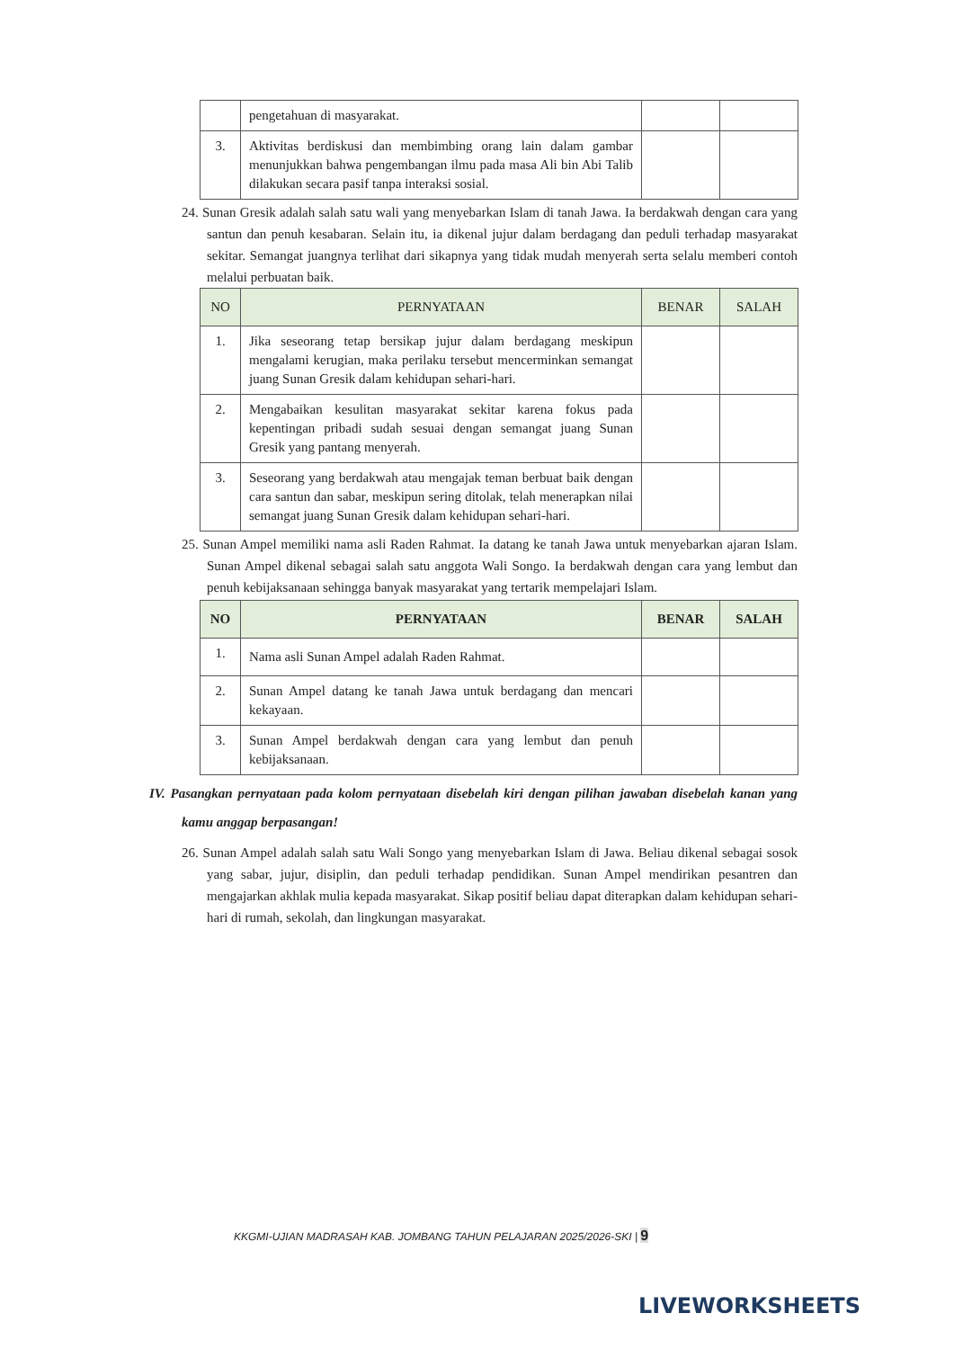| | pengetahuan di masyarakat. | | |
| 3. | Aktivitas berdiskusi dan membimbing orang lain dalam gambar menunjukkan bahwa pengembangan ilmu pada masa Ali bin Abi Talib dilakukan secara pasif tanpa interaksi sosial. | | |
24. Sunan Gresik adalah salah satu wali yang menyebarkan Islam di tanah Jawa. Ia berdakwah dengan cara yang santun dan penuh kesabaran. Selain itu, ia dikenal jujur dalam berdagang dan peduli terhadap masyarakat sekitar. Semangat juangnya terlihat dari sikapnya yang tidak mudah menyerah serta selalu memberi contoh melalui perbuatan baik.
| NO | PERNYATAAN | BENAR | SALAH |
| --- | --- | --- | --- |
| 1. | Jika seseorang tetap bersikap jujur dalam berdagang meskipun mengalami kerugian, maka perilaku tersebut mencerminkan semangat juang Sunan Gresik dalam kehidupan sehari-hari. | | |
| 2. | Mengabaikan kesulitan masyarakat sekitar karena fokus pada kepentingan pribadi sudah sesuai dengan semangat juang Sunan Gresik yang pantang menyerah. | | |
| 3. | Seseorang yang berdakwah atau mengajak teman berbuat baik dengan cara santun dan sabar, meskipun sering ditolak, telah menerapkan nilai semangat juang Sunan Gresik dalam kehidupan sehari-hari. | | |
25. Sunan Ampel memiliki nama asli Raden Rahmat. Ia datang ke tanah Jawa untuk menyebarkan ajaran Islam. Sunan Ampel dikenal sebagai salah satu anggota Wali Songo. Ia berdakwah dengan cara yang lembut dan penuh kebijaksanaan sehingga banyak masyarakat yang tertarik mempelajari Islam.
| NO | PERNYATAAN | BENAR | SALAH |
| --- | --- | --- | --- |
| 1. | Nama asli Sunan Ampel adalah Raden Rahmat. | | |
| 2. | Sunan Ampel datang ke tanah Jawa untuk berdagang dan mencari kekayaan. | | |
| 3. | Sunan Ampel berdakwah dengan cara yang lembut dan penuh kebijaksanaan. | | |
IV. Pasangkan pernyataan pada kolom pernyataan disebelah kiri dengan pilihan jawaban disebelah kanan yang kamu anggap berpasangan!
26. Sunan Ampel adalah salah satu Wali Songo yang menyebarkan Islam di Jawa. Beliau dikenal sebagai sosok yang sabar, jujur, disiplin, dan peduli terhadap pendidikan. Sunan Ampel mendirikan pesantren dan mengajarkan akhlak mulia kepada masyarakat. Sikap positif beliau dapat diterapkan dalam kehidupan sehari-hari di rumah, sekolah, dan lingkungan masyarakat.
KKGMI-UJIAN MADRASAH KAB. JOMBANG TAHUN PELAJARAN 2025/2026-SKI | 9
LIVEWORKSHEETS